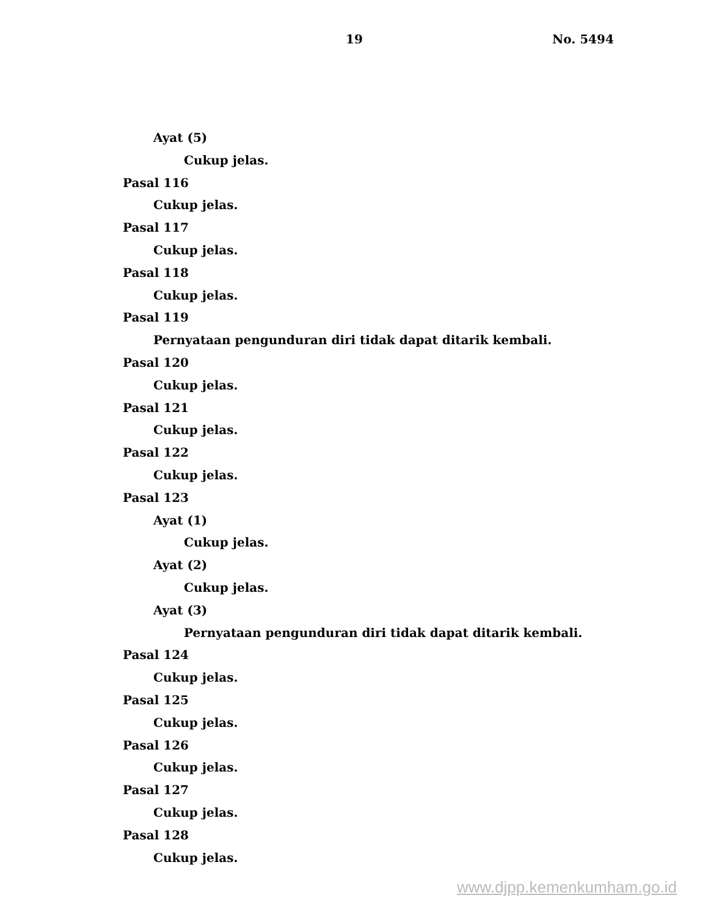19 No. 5494
Ayat (5)
Cukup jelas.
Pasal 116
Cukup jelas.
Pasal 117
Cukup jelas.
Pasal 118
Cukup jelas.
Pasal 119
Pernyataan pengunduran diri tidak dapat ditarik kembali.
Pasal 120
Cukup jelas.
Pasal 121
Cukup jelas.
Pasal 122
Cukup jelas.
Pasal 123
Ayat (1)
Cukup jelas.
Ayat (2)
Cukup jelas.
Ayat (3)
Pernyataan pengunduran diri tidak dapat ditarik kembali.
Pasal 124
Cukup jelas.
Pasal 125
Cukup jelas.
Pasal 126
Cukup jelas.
Pasal 127
Cukup jelas.
Pasal 128
Cukup jelas.
www.djpp.kemenkumham.go.id